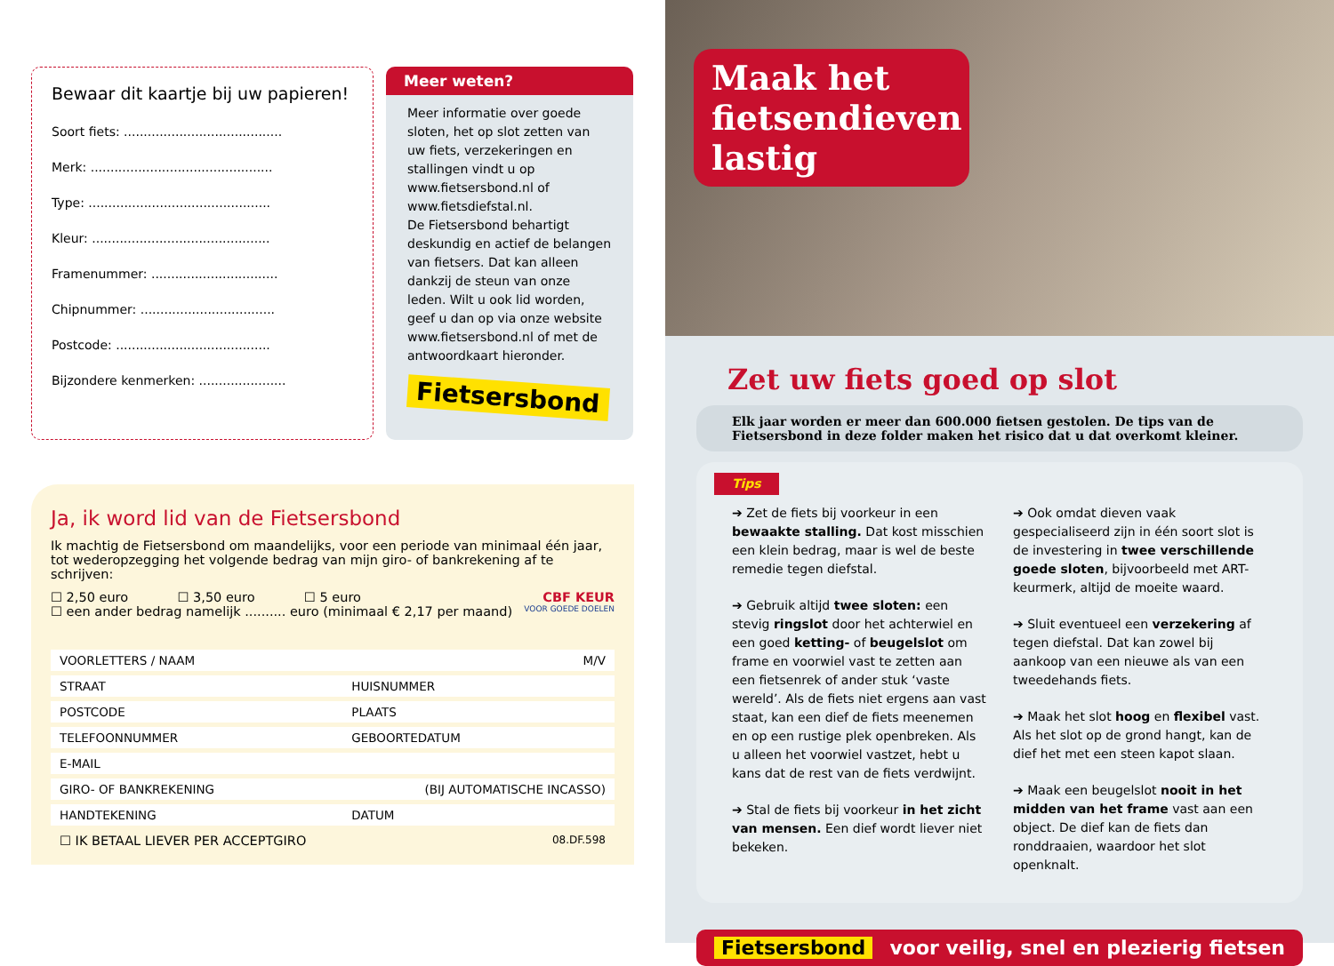Bewaar dit kaartje bij uw papieren!
Soort fiets: ........................................
Merk: ..............................................
Type: ..............................................
Kleur: .............................................
Framenummer: ................................
Chipnummer: ..................................
Postcode: .......................................
Bijzondere kenmerken: ......................
Meer weten?
Meer informatie over goede sloten, het op slot zetten van uw fiets, verzekeringen en stallingen vindt u op www.fietsersbond.nl of www.fietsdiefstal.nl.
De Fietsersbond behartigt deskundig en actief de belangen van fietsers. Dat kan alleen dankzij de steun van onze leden. Wilt u ook lid worden, geef u dan op via onze website www.fietsersbond.nl of met de antwoordkaart hieronder.
Fietsersbond
Ja, ik word lid van de Fietsersbond
Ik machtig de Fietsersbond om maandelijks, voor een periode van minimaal één jaar, tot wederopzegging het volgende bedrag van mijn giro- of bankrekening af te schrijven:
☐ 2,50 euro ☐ 3,50 euro ☐ 5 euro CBF KEUR
☐ een ander bedrag namelijk .......... euro (minimaal € 2,17 per maand) VOOR GOEDE DOELEN
| VOORLETTERS / NAAM M/V | |
| STRAAT | HUISNUMMER |
| POSTCODE | PLAATS |
| TELEFOONNUMMER | GEBOORTEDATUM |
| E-MAIL | |
| GIRO- OF BANKREKENING (BIJ AUTOMATISCHE INCASSO) | |
| HANDTEKENING | DATUM |
☐ IK BETAAL LIEVER PER ACCEPTGIRO 08.DF.598
Maak het fietsendieven lastig
Zet uw fiets goed op slot
Elk jaar worden er meer dan 600.000 fietsen gestolen. De tips van de Fietsersbond in deze folder maken het risico dat u dat overkomt kleiner.
Tips
➔ Zet de fiets bij voorkeur in een bewaakte stalling. Dat kost misschien een klein bedrag, maar is wel de beste remedie tegen diefstal.
➔ Gebruik altijd twee sloten: een stevig ringslot door het achterwiel en een goed ketting- of beugelslot om frame en voorwiel vast te zetten aan een fietsenrek of ander stuk ‘vaste wereld’. Als de fiets niet ergens aan vast staat, kan een dief de fiets meenemen en op een rustige plek openbreken. Als u alleen het voorwiel vastzet, hebt u kans dat de rest van de fiets verdwijnt.
➔ Stal de fiets bij voorkeur in het zicht van mensen. Een dief wordt liever niet bekeken.
➔ Ook omdat dieven vaak gespecialiseerd zijn in één soort slot is de investering in twee verschillende goede sloten, bijvoorbeeld met ART-keurmerk, altijd de moeite waard.
➔ Sluit eventueel een verzekering af tegen diefstal. Dat kan zowel bij aankoop van een nieuwe als van een tweedehands fiets.
➔ Maak het slot hoog en flexibel vast. Als het slot op de grond hangt, kan de dief het met een steen kapot slaan.
➔ Maak een beugelslot nooit in het midden van het frame vast aan een object. De dief kan de fiets dan ronddraaien, waardoor het slot openknalt.
Fietsersbond voor veilig, snel en plezierig fietsen